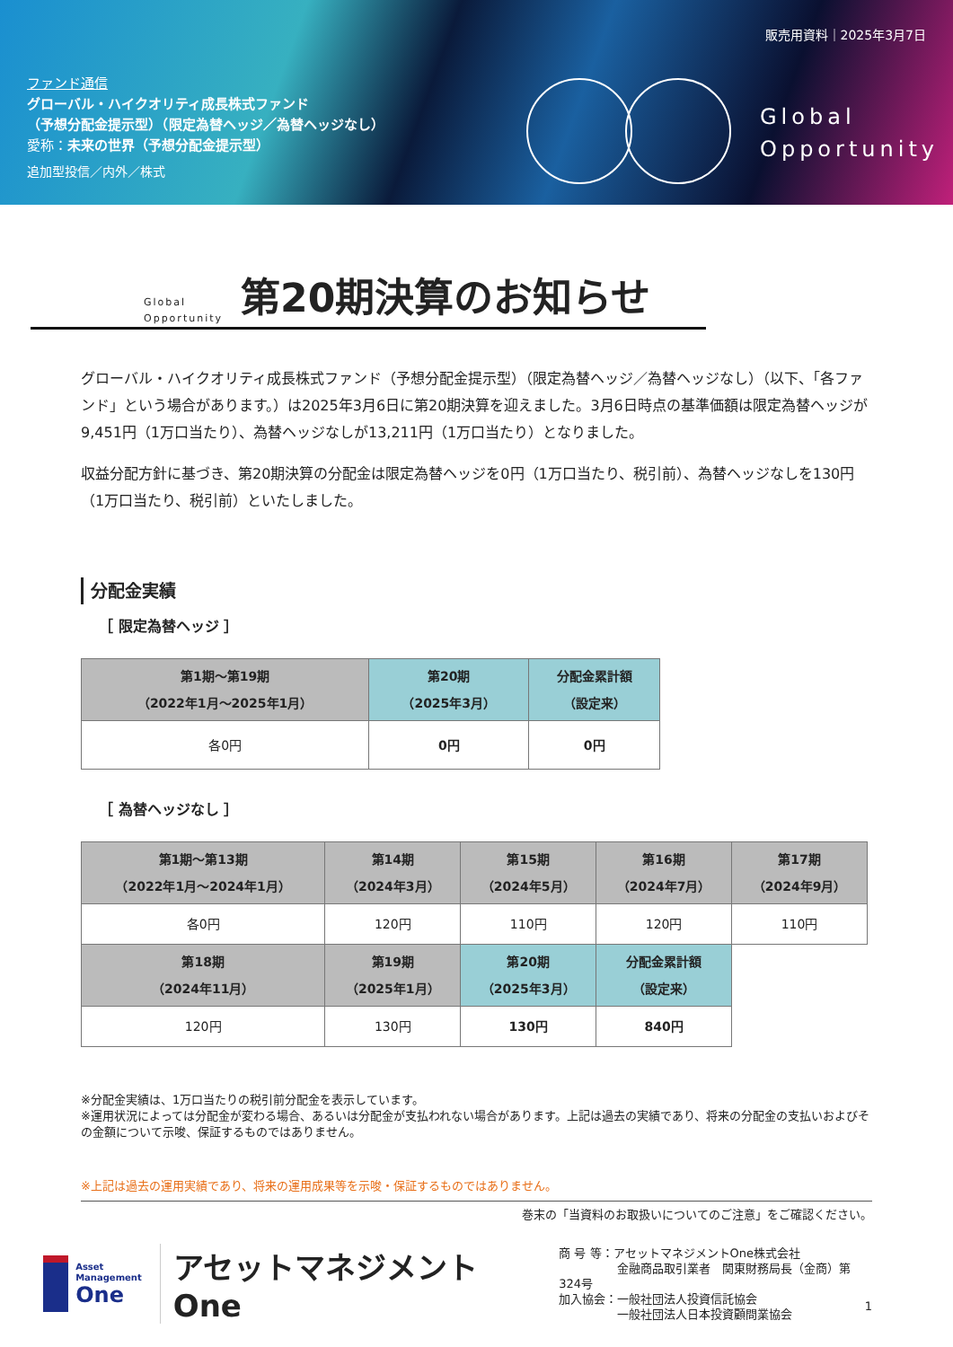販売用資料｜2025年3月7日
ファンド通信
グローバル・ハイクオリティ成長株式ファンド
（予想分配金提示型）（限定為替ヘッジ／為替ヘッジなし）
愛称：未来の世界（予想分配金提示型）
追加型投信／内外／株式
Global
Opportunity
Global
Opportunity
第20期決算のお知らせ
グローバル・ハイクオリティ成長株式ファンド（予想分配金提示型）（限定為替ヘッジ／為替ヘッジなし）（以下、「各ファンド」という場合があります。）は2025年3月6日に第20期決算を迎えました。3月6日時点の基準価額は限定為替ヘッジが9,451円（1万口当たり）、為替ヘッジなしが13,211円（1万口当たり）となりました。
収益分配方針に基づき、第20期決算の分配金は限定為替ヘッジを0円（1万口当たり、税引前）、為替ヘッジなしを130円（1万口当たり、税引前）といたしました。
分配金実績
［ 限定為替ヘッジ ］
| 第1期～第19期 （2022年1月～2025年1月） | 第20期 （2025年3月） | 分配金累計額 （設定来） |
| --- | --- | --- |
| 各0円 | 0円 | 0円 |
［ 為替ヘッジなし ］
| 第1期～第13期 （2022年1月～2024年1月） | 第14期 （2024年3月） | 第15期 （2024年5月） | 第16期 （2024年7月） | 第17期 （2024年9月） |
| --- | --- | --- | --- | --- |
| 各0円 | 120円 | 110円 | 120円 | 110円 |
| 第18期 （2024年11月） | 第19期 （2025年1月） | 第20期 （2025年3月） | 分配金累計額 （設定来） | |
| 120円 | 130円 | 130円 | 840円 | |
※分配金実績は、1万口当たりの税引前分配金を表示しています。
※運用状況によっては分配金が変わる場合、あるいは分配金が支払われない場合があります。上記は過去の実績であり、将来の分配金の支払いおよびその金額について示唆、保証するものではありません。
※上記は過去の運用実績であり、将来の運用成果等を示唆・保証するものではありません。
巻末の「当資料のお取扱いについてのご注意」をご確認ください。
Asset
Management
One
アセットマネジメントOne
商 号 等：アセットマネジメントOne株式会社
　　　　　金融商品取引業者　関東財務局長（金商）第324号
加入協会：一般社団法人投資信託協会
　　　　　一般社団法人日本投資顧問業協会
1